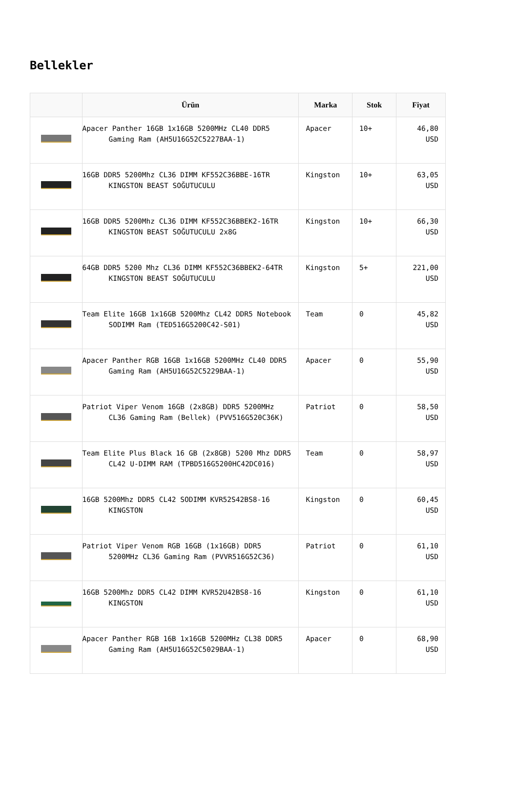Bellekler
| | Ürün | Marka | Stok | Fiyat |
| --- | --- | --- | --- | --- |
| | Apacer Panther 16GB 1x16GB 5200MHz CL40 DDR5 Gaming Ram (AH5U16G52C5227BAA-1) | Apacer | 10+ | 46,80 USD |
| | 16GB DDR5 5200Mhz CL36 DIMM KF552C36BBE-16TR KINGSTON BEAST SOĞUTUCULU | Kingston | 10+ | 63,05 USD |
| | 16GB DDR5 5200Mhz CL36 DIMM KF552C36BBEK2-16TR KINGSTON BEAST SOĞUTUCULU 2x8G | Kingston | 10+ | 66,30 USD |
| | 64GB DDR5 5200 Mhz CL36 DIMM KF552C36BBEK2-64TR KINGSTON BEAST SOĞUTUCULU | Kingston | 5+ | 221,00 USD |
| | Team Elite 16GB 1x16GB 5200Mhz CL42 DDR5 Notebook SODIMM Ram (TED516G5200C42-S01) | Team | 0 | 45,82 USD |
| | Apacer Panther RGB 16GB 1x16GB 5200MHz CL40 DDR5 Gaming Ram (AH5U16G52C5229BAA-1) | Apacer | 0 | 55,90 USD |
| | Patriot Viper Venom 16GB (2x8GB) DDR5 5200MHz CL36 Gaming Ram (Bellek) (PVV516G520C36K) | Patriot | 0 | 58,50 USD |
| | Team Elite Plus Black 16 GB (2x8GB) 5200 Mhz DDR5 CL42 U-DIMM RAM (TPBD516G5200HC42DC016) | Team | 0 | 58,97 USD |
| | 16GB 5200Mhz DDR5 CL42 SODIMM KVR52S42BS8-16 KINGSTON | Kingston | 0 | 60,45 USD |
| | Patriot Viper Venom RGB 16GB (1x16GB) DDR5 5200MHz CL36 Gaming Ram (PVVR516G52C36) | Patriot | 0 | 61,10 USD |
| | 16GB 5200Mhz DDR5 CL42 DIMM KVR52U42BS8-16 KINGSTON | Kingston | 0 | 61,10 USD |
| | Apacer Panther RGB 16B 1x16GB 5200MHz CL38 DDR5 Gaming Ram (AH5U16G52C5029BAA-1) | Apacer | 0 | 68,90 USD |